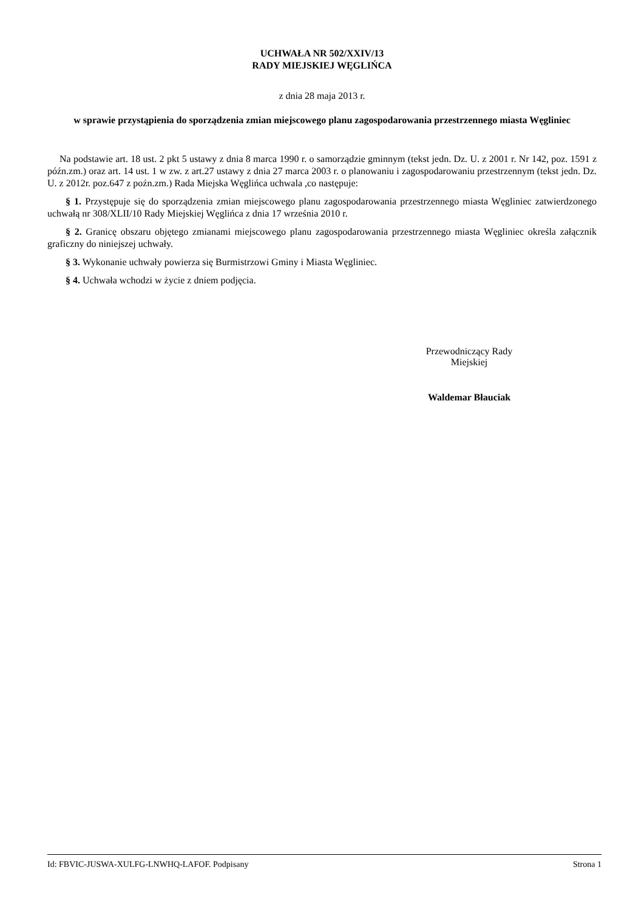UCHWAŁA NR 502/XXIV/13
RADY MIEJSKIEJ WĘGLIŃCA
z dnia 28 maja 2013 r.
w sprawie przystąpienia do sporządzenia zmian miejscowego planu zagospodarowania przestrzennego miasta Węgliniec
Na podstawie art. 18 ust. 2 pkt 5 ustawy z dnia 8 marca 1990 r. o samorządzie gminnym (tekst jedn. Dz. U. z 2001 r. Nr 142, poz. 1591 z późn.zm.) oraz art. 14 ust. 1 w zw. z art.27 ustawy z dnia 27 marca 2003 r. o planowaniu i zagospodarowaniu przestrzennym (tekst jedn. Dz. U. z 2012r. poz.647 z poźn.zm.) Rada Miejska Węglińca uchwala ,co następuje:
§ 1. Przystępuje się do sporządzenia zmian miejscowego planu zagospodarowania przestrzennego miasta Węgliniec zatwierdzonego uchwałą nr 308/XLII/10 Rady Miejskiej Węglińca z dnia 17 września 2010 r.
§ 2. Granicę obszaru objętego zmianami miejscowego planu zagospodarowania przestrzennego miasta Węgliniec określa załącznik graficzny do niniejszej uchwały.
§ 3. Wykonanie uchwały powierza się Burmistrzowi Gminy i Miasta Węgliniec.
§ 4. Uchwała wchodzi w życie z dniem podjęcia.
Przewodniczący Rady
Miejskiej
Waldemar Błauciak
Id: FBVIC-JUSWA-XULFG-LNWHQ-LAFOF. Podpisany Strona 1